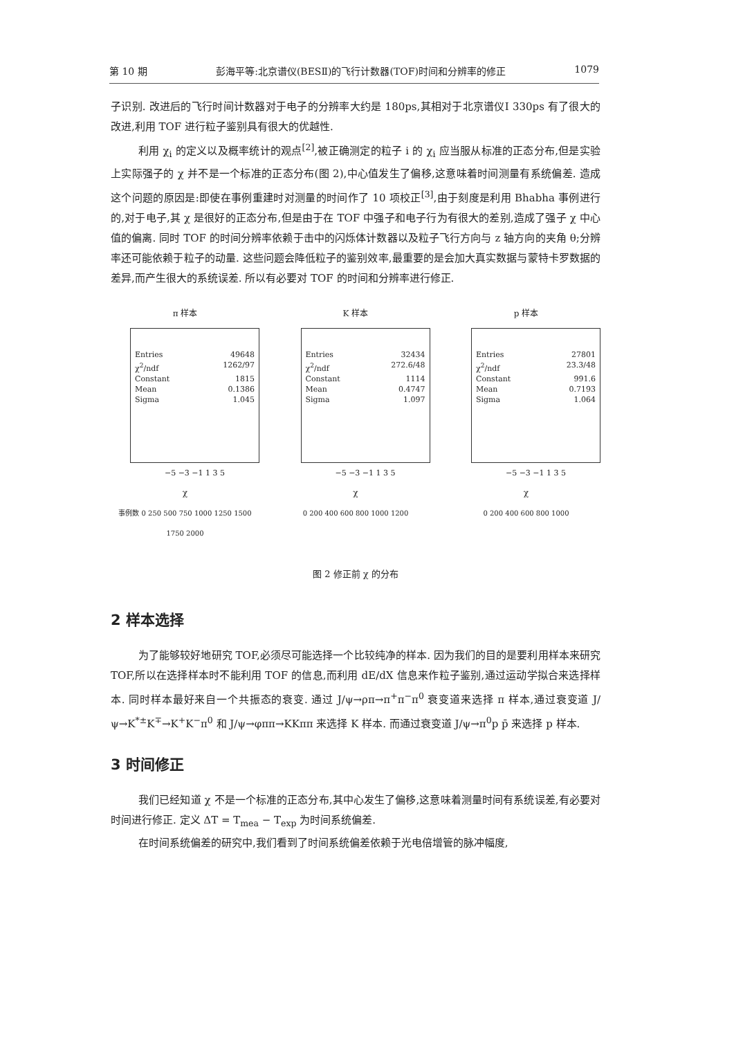第 10 期 彭海平等:北京谱仪(BESⅡ)的飞行计数器(TOF)时间和分辨率的修正 1079
子识别. 改进后的飞行时间计数器对于电子的分辨率大约是 180ps,其相对于北京谱仪Ⅰ 330ps 有了很大的改进,利用 TOF 进行粒子鉴别具有很大的优越性.
利用 χ<sub>i</sub> 的定义以及概率统计的观点<sup>[2]</sup>,被正确测定的粒子 i 的 χ<sub>i</sub> 应当服从标准的正态分布,但是实验上实际强子的 χ 并不是一个标准的正态分布(图 2),中心值发生了偏移,这意味着时间测量有系统偏差. 造成这个问题的原因是:即使在事例重建时对测量的时间作了 10 项校正<sup>[3]</sup>,由于刻度是利用 Bhabha 事例进行的,对于电子,其 χ 是很好的正态分布,但是由于在 TOF 中强子和电子行为有很大的差别,造成了强子 χ 中心值的偏离. 同时 TOF 的时间分辨率依赖于击中的闪烁体计数器以及粒子飞行方向与 z 轴方向的夹角 θ;分辨率还可能依赖于粒子的动量. 这些问题会降低粒子的鉴别效率,最重要的是会加大真实数据与蒙特卡罗数据的差异,而产生很大的系统误差. 所以有必要对 TOF 的时间和分辨率进行修正.
π 样本
Entries 49648
χ<sup>2</sup>/ndf 1262/97
Constant 1815
Mean 0.1386
Sigma 1.045
−5 −3 −1 1 3 5
χ
事例数 0 250 500 750 1000 1250 1500 1750 2000
K 样本
Entries 32434
χ<sup>2</sup>/ndf 272.6/48
Constant 1114
Mean 0.4747
Sigma 1.097
−5 −3 −1 1 3 5
χ
0 200 400 600 800 1000 1200
p 样本
Entries 27801
χ<sup>2</sup>/ndf 23.3/48
Constant 991.6
Mean 0.7193
Sigma 1.064
−5 −3 −1 1 3 5
χ
0 200 400 600 800 1000
图 2 修正前 χ 的分布
2 样本选择
为了能够较好地研究 TOF,必须尽可能选择一个比较纯净的样本. 因为我们的目的是要利用样本来研究 TOF,所以在选择样本时不能利用 TOF 的信息,而利用 dE/dX 信息来作粒子鉴别,通过运动学拟合来选择样本. 同时样本最好来自一个共振态的衰变. 通过 J/ψ→ρπ→π<sup>+</sup>π<sup>−</sup>π<sup>0</sup> 衰变道来选择 π 样本,通过衰变道 J/ψ→K<sup>*±</sup>K<sup>∓</sup>→K<sup>+</sup>K<sup>−</sup>π<sup>0</sup> 和 J/ψ→φππ→KKππ 来选择 K 样本. 而通过衰变道 J/ψ→π<sup>0</sup>p p̄ 来选择 p 样本.
3 时间修正
我们已经知道 χ 不是一个标准的正态分布,其中心发生了偏移,这意味着测量时间有系统误差,有必要对时间进行修正. 定义 ΔT = T<sub>mea</sub> − T<sub>exp</sub> 为时间系统偏差.
在时间系统偏差的研究中,我们看到了时间系统偏差依赖于光电倍增管的脉冲幅度,